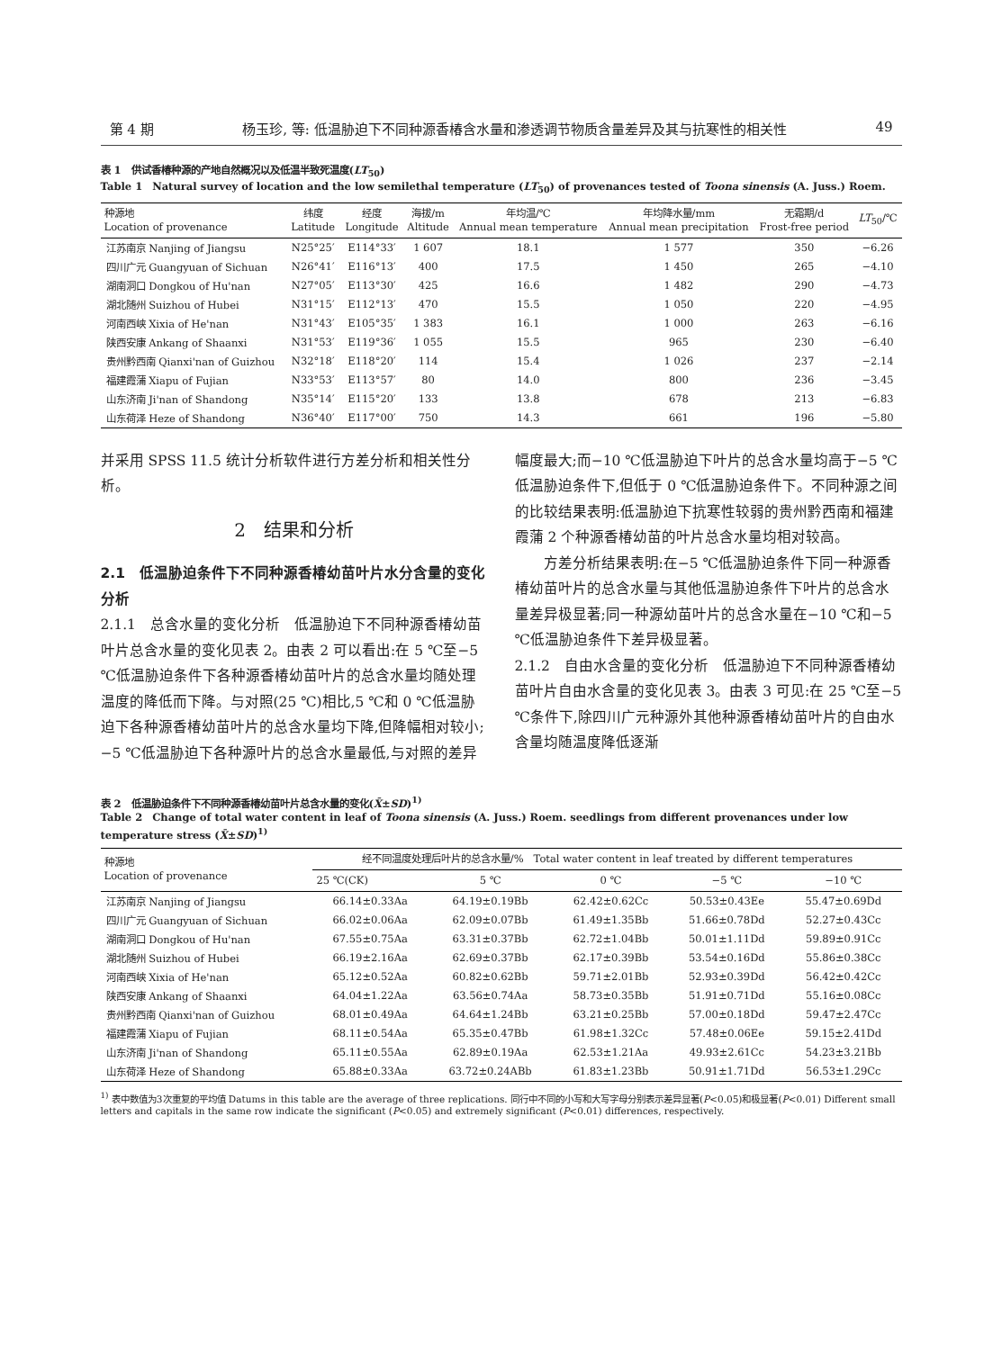第 4 期 杨玉珍, 等: 低温胁迫下不同种源香椿含水量和渗透调节物质含量差异及其与抗寒性的相关性 49
表 1　供试香椿种源的产地自然概况以及低温半致死温度(LT<sub>50</sub>)
Table 1　Natural survey of location and the low semilethal temperature (LT<sub>50</sub>) of provenances tested of Toona sinensis (A. Juss.) Roem.
| 种源地 Location of provenance | 纬度 Latitude | 经度 Longitude | 海拔/m Altitude | 年均温/℃ Annual mean temperature | 年均降水量/mm Annual mean precipitation | 无霜期/d Frost-free period | LT<sub>50</sub>/℃ |
| --- | --- | --- | --- | --- | --- | --- | --- |
| 江苏南京 Nanjing of Jiangsu | N25°25′ | E114°33′ | 1 607 | 18.1 | 1 577 | 350 | −6.26 |
| 四川广元 Guangyuan of Sichuan | N26°41′ | E116°13′ | 400 | 17.5 | 1 450 | 265 | −4.10 |
| 湖南洞口 Dongkou of Hu'nan | N27°05′ | E113°30′ | 425 | 16.6 | 1 482 | 290 | −4.73 |
| 湖北随州 Suizhou of Hubei | N31°15′ | E112°13′ | 470 | 15.5 | 1 050 | 220 | −4.95 |
| 河南西峡 Xixia of He'nan | N31°43′ | E105°35′ | 1 383 | 16.1 | 1 000 | 263 | −6.16 |
| 陕西安康 Ankang of Shaanxi | N31°53′ | E119°36′ | 1 055 | 15.5 | 965 | 230 | −6.40 |
| 贵州黔西南 Qianxi'nan of Guizhou | N32°18′ | E118°20′ | 114 | 15.4 | 1 026 | 237 | −2.14 |
| 福建霞蒲 Xiapu of Fujian | N33°53′ | E113°57′ | 80 | 14.0 | 800 | 236 | −3.45 |
| 山东济南 Ji'nan of Shandong | N35°14′ | E115°20′ | 133 | 13.8 | 678 | 213 | −6.83 |
| 山东荷泽 Heze of Shandong | N36°40′ | E117°00′ | 750 | 14.3 | 661 | 196 | −5.80 |
并采用 SPSS 11.5 统计分析软件进行方差分析和相关性分析。
2　结果和分析
2.1　低温胁迫条件下不同种源香椿幼苗叶片水分含量的变化分析
2.1.1　总含水量的变化分析　低温胁迫下不同种源香椿幼苗叶片总含水量的变化见表 2。由表 2 可以看出:在 5 ℃至−5 ℃低温胁迫条件下各种源香椿幼苗叶片的总含水量均随处理温度的降低而下降。与对照(25 ℃)相比,5 ℃和 0 ℃低温胁迫下各种源香椿幼苗叶片的总含水量均下降,但降幅相对较小;−5 ℃低温胁迫下各种源叶片的总含水量最低,与对照的差异
幅度最大;而−10 ℃低温胁迫下叶片的总含水量均高于−5 ℃低温胁迫条件下,但低于 0 ℃低温胁迫条件下。不同种源之间的比较结果表明:低温胁迫下抗寒性较弱的贵州黔西南和福建霞蒲 2 个种源香椿幼苗的叶片总含水量均相对较高。
　　方差分析结果表明:在−5 ℃低温胁迫条件下同一种源香椿幼苗叶片的总含水量与其他低温胁迫条件下叶片的总含水量差异极显著;同一种源幼苗叶片的总含水量在−10 ℃和−5 ℃低温胁迫条件下差异极显著。
2.1.2　自由水含量的变化分析　低温胁迫下不同种源香椿幼苗叶片自由水含量的变化见表 3。由表 3 可见:在 25 ℃至−5 ℃条件下,除四川广元种源外其他种源香椿幼苗叶片的自由水含量均随温度降低逐渐
表 2　低温胁迫条件下不同种源香椿幼苗叶片总含水量的变化(X̄±SD)<sup>1)</sup>
Table 2　Change of total water content in leaf of Toona sinensis (A. Juss.) Roem. seedlings from different provenances under low temperature stress (X̄±SD)<sup>1)</sup>
| 种源地 Location of provenance | 经不同温度处理后叶片的总含水量/% Total water content in leaf treated by different temperatures | | | | |
| --- | --- | --- | --- | --- | --- |
| | 25 ℃(CK) | 5 ℃ | 0 ℃ | −5 ℃ | −10 ℃ |
| 江苏南京 Nanjing of Jiangsu | 66.14±0.33Aa | 64.19±0.19Bb | 62.42±0.62Cc | 50.53±0.43Ee | 55.47±0.69Dd |
| 四川广元 Guangyuan of Sichuan | 66.02±0.06Aa | 62.09±0.07Bb | 61.49±1.35Bb | 51.66±0.78Dd | 52.27±0.43Cc |
| 湖南洞口 Dongkou of Hu'nan | 67.55±0.75Aa | 63.31±0.37Bb | 62.72±1.04Bb | 50.01±1.11Dd | 59.89±0.91Cc |
| 湖北随州 Suizhou of Hubei | 66.19±2.16Aa | 62.69±0.37Bb | 62.17±0.39Bb | 53.54±0.16Dd | 55.86±0.38Cc |
| 河南西峡 Xixia of He'nan | 65.12±0.52Aa | 60.82±0.62Bb | 59.71±2.01Bb | 52.93±0.39Dd | 56.42±0.42Cc |
| 陕西安康 Ankang of Shaanxi | 64.04±1.22Aa | 63.56±0.74Aa | 58.73±0.35Bb | 51.91±0.71Dd | 55.16±0.08Cc |
| 贵州黔西南 Qianxi'nan of Guizhou | 68.01±0.49Aa | 64.64±1.24Bb | 63.21±0.25Bb | 57.00±0.18Dd | 59.47±2.47Cc |
| 福建霞蒲 Xiapu of Fujian | 68.11±0.54Aa | 65.35±0.47Bb | 61.98±1.32Cc | 57.48±0.06Ee | 59.15±2.41Dd |
| 山东济南 Ji'nan of Shandong | 65.11±0.55Aa | 62.89±0.19Aa | 62.53±1.21Aa | 49.93±2.61Cc | 54.23±3.21Bb |
| 山东荷泽 Heze of Shandong | 65.88±0.33Aa | 63.72±0.24ABb | 61.83±1.23Bb | 50.91±1.71Dd | 56.53±1.29Cc |
<sup>1)</sup> 表中数值为3次重复的平均值 Datums in this table are the average of three replications. 同行中不同的小写和大写字母分别表示差异显著(P<0.05)和极显著(P<0.01) Different small letters and capitals in the same row indicate the significant (P<0.05) and extremely significant (P<0.01) differences, respectively.